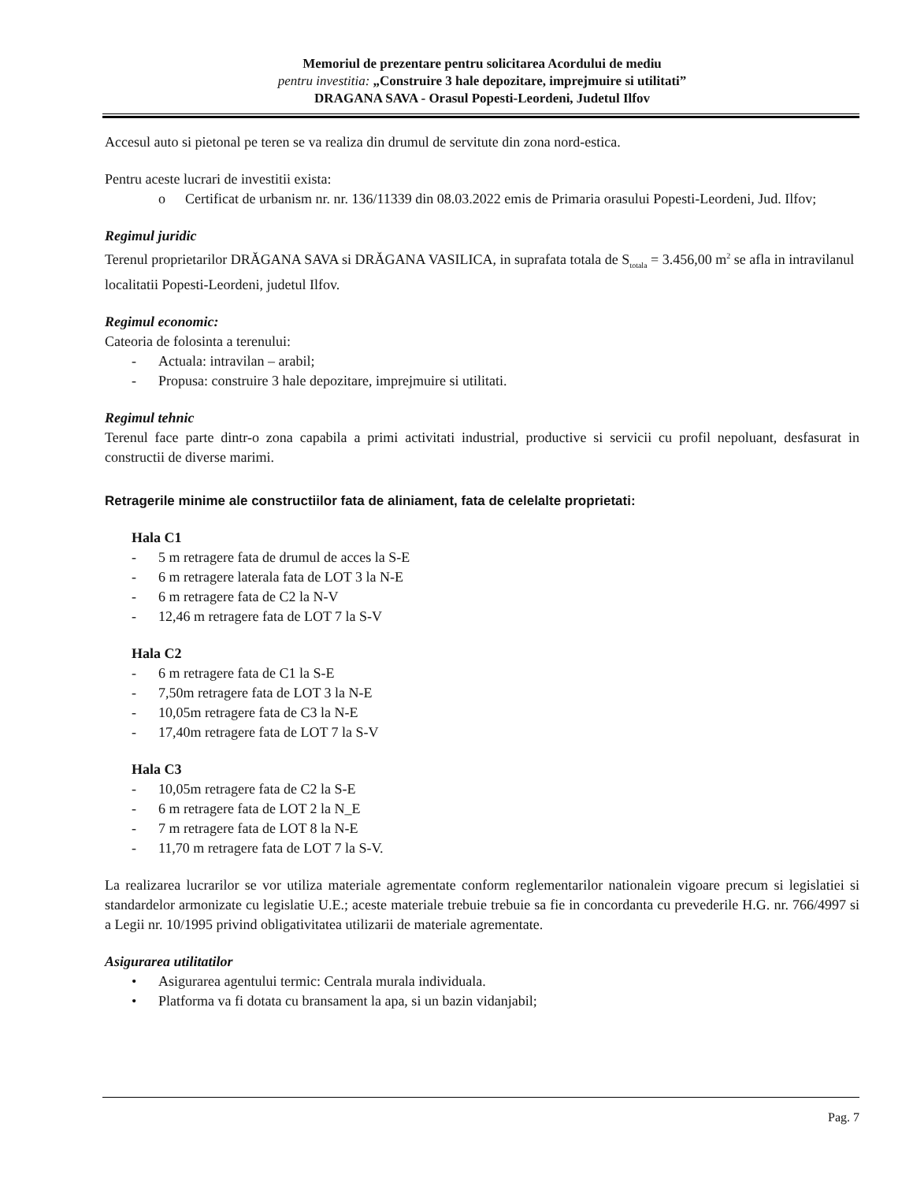Memoriul de prezentare pentru solicitarea Acordului de mediu
pentru investitia: „Construire 3 hale depozitare, imprejmuire si utilitati”
DRAGANA SAVA - Orasul Popesti-Leordeni, Judetul Ilfov
Accesul auto si pietonal pe teren se va realiza din drumul de servitute din zona nord-estica.
Pentru aceste lucrari de investitii exista:
o Certificat de urbanism nr. nr. 136/11339 din 08.03.2022 emis de Primaria orasului Popesti-Leordeni, Jud. Ilfov;
Regimul juridic
Terenul proprietarilor DRĂGANA SAVA si DRĂGANA VASILICA, in suprafata totala de S<sub>totala</sub> = 3.456,00 m<sup>2</sup> se afla in intravilanul localitatii Popesti-Leordeni, judetul Ilfov.
Regimul economic:
Cateoria de folosinta a terenului:
- Actuala: intravilan – arabil;
- Propusa: construire 3 hale depozitare, imprejmuire si utilitati.
Regimul tehnic
Terenul face parte dintr-o zona capabila a primi activitati industrial, productive si servicii cu profil nepoluant, desfasurat in constructii de diverse marimi.
Retragerile minime ale constructiilor fata de aliniament, fata de celelalte proprietati:
Hala C1
- 5 m retragere fata de drumul de acces la S-E
- 6 m retragere laterala fata de LOT 3 la N-E
- 6 m retragere fata de C2 la N-V
- 12,46 m retragere fata de LOT 7 la S-V
Hala C2
- 6 m retragere fata de C1 la S-E
- 7,50m retragere fata de LOT 3 la N-E
- 10,05m retragere fata de C3 la N-E
- 17,40m retragere fata de LOT 7 la S-V
Hala C3
- 10,05m retragere fata de C2 la S-E
- 6 m retragere fata de LOT 2 la N_E
- 7 m retragere fata de LOT 8 la N-E
- 11,70 m retragere fata de LOT 7 la S-V.
La realizarea lucrarilor se vor utiliza materiale agrementate conform reglementarilor nationalein vigoare precum si legislatiei si standardelor armonizate cu legislatie U.E.; aceste materiale trebuie trebuie sa fie in concordanta cu prevederile H.G. nr. 766/4997 si a Legii nr. 10/1995 privind obligativitatea utilizarii de materiale agrementate.
Asigurarea utilitatilor
• Asigurarea agentului termic: Centrala murala individuala.
• Platforma va fi dotata cu bransament la apa, si un bazin vidanjabil;
Pag. 7